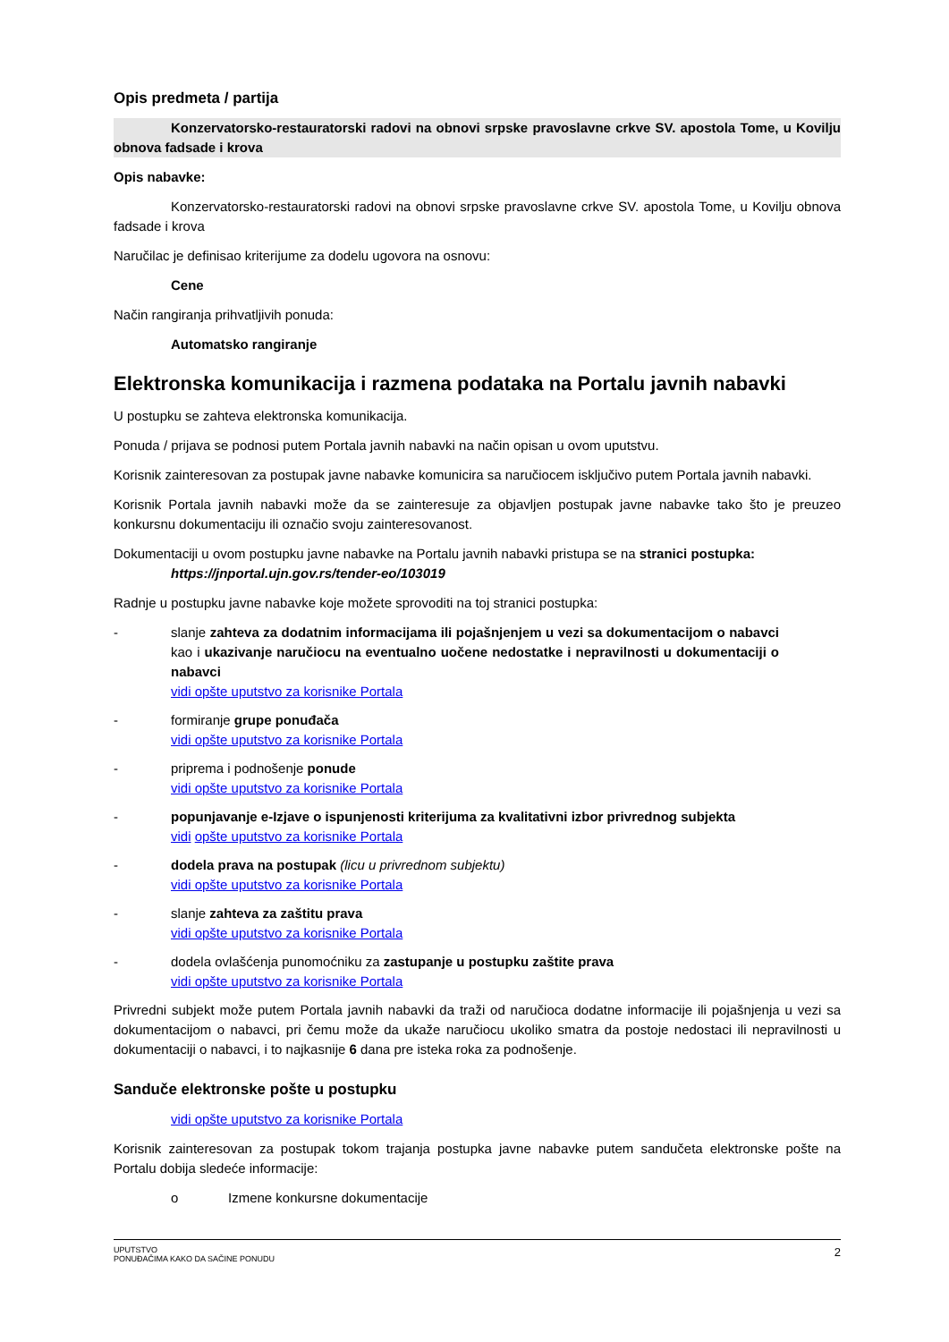Opis predmeta / partija
Konzervatorsko-restauratorski radovi na obnovi srpske pravoslavne crkve SV. apostola Tome, u Kovilju obnova fadsade i krova
Opis nabavke:
Konzervatorsko-restauratorski radovi na obnovi srpske pravoslavne crkve SV. apostola Tome, u Kovilju obnova fadsade i krova
Naručilac je definisao kriterijume za dodelu ugovora na osnovu:
Cene
Način rangiranja prihvatljivih ponuda:
Automatsko rangiranje
Elektronska komunikacija i razmena podataka na Portalu javnih nabavki
U postupku se zahteva elektronska komunikacija.
Ponuda / prijava se podnosi putem Portala javnih nabavki na način opisan u ovom uputstvu.
Korisnik zainteresovan za postupak javne nabavke komunicira sa naručiocem isključivo putem Portala javnih nabavki.
Korisnik Portala javnih nabavki može da se zainteresuje za objavljen postupak javne nabavke tako što je preuzeo konkursnu dokumentaciju ili označio svoju zainteresovanost.
Dokumentaciji u ovom postupku javne nabavke na Portalu javnih nabavki pristupa se na stranici postupka:
https://jnportal.ujn.gov.rs/tender-eo/103019
Radnje u postupku javne nabavke koje možete sprovoditi na toj stranici postupka:
- slanje zahteva za dodatnim informacijama ili pojašnjenjem u vezi sa dokumentacijom o nabavci kao i ukazivanje naručiocu na eventualno uočene nedostatke i nepravilnosti u dokumentaciji o nabavci
vidi opšte uputstvo za korisnike Portala
- formiranje grupe ponuđača
vidi opšte uputstvo za korisnike Portala
- priprema i podnošenje ponude
vidi opšte uputstvo za korisnike Portala
- popunjavanje e-Izjave o ispunjenosti kriterijuma za kvalitativni izbor privrednog subjekta
vidi opšte uputstvo za korisnike Portala
- dodela prava na postupak (licu u privrednom subjektu)
vidi opšte uputstvo za korisnike Portala
- slanje zahteva za zaštitu prava
vidi opšte uputstvo za korisnike Portala
- dodela ovlašćenja punomoćniku za zastupanje u postupku zaštite prava
vidi opšte uputstvo za korisnike Portala
Privredni subjekt može putem Portala javnih nabavki da traži od naručioca dodatne informacije ili pojašnjenja u vezi sa dokumentacijom o nabavci, pri čemu može da ukaže naručiocu ukoliko smatra da postoje nedostaci ili nepravilnosti u dokumentaciji o nabavci, i to najkasnije 6 dana pre isteka roka za podnošenje.
Sandučе elektronske pošte u postupku
vidi opšte uputstvo za korisnike Portala
Korisnik zainteresovan za postupak tokom trajanja postupka javne nabavke putem sandučeta elektronske pošte na Portalu dobija sledeće informacije:
o Izmene konkursne dokumentacije
UPUTSTVO
PONUĐAČIMA KAKO DA SAČINE PONUDU 2